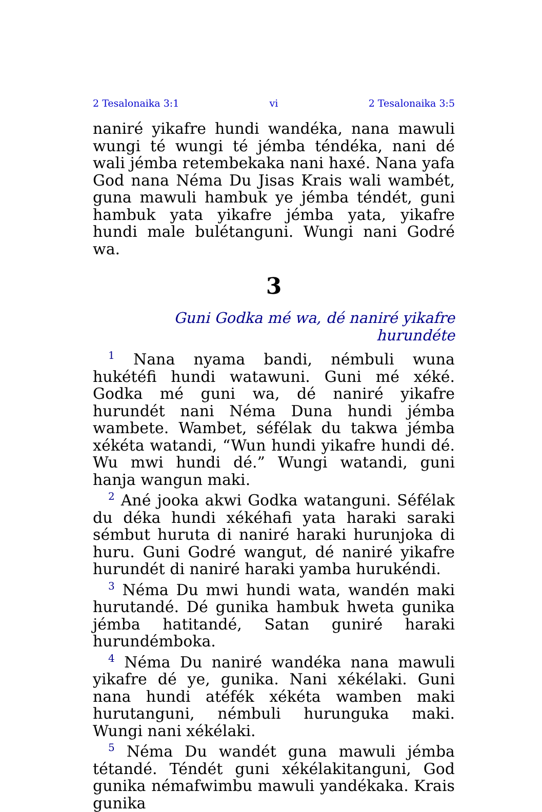2 Tesalonaika 3:1 vi 2 Tesalonaika 3:5
naniré yikafre hundi wandéka, nana mawuli wungi té wungi té jémba téndéka, nani dé wali jémba retembekaka nani haxé. Nana yafa God nana Néma Du Jisas Krais wali wambét, guna mawuli hambuk ye jémba téndét, guni hambuk yata yikafre jémba yata, yikafre hundi male bulétanguni. Wungi nani Godré wa.
3
Guni Godka mé wa, dé naniré yikafre hurundéte
<sup>1</sup> Nana nyama bandi, némbuli wuna hukétéfi hundi watawuni. Guni mé xéké. Godka mé guni wa, dé naniré yikafre hurundét nani Néma Duna hundi jémba wambete. Wambet, séfélak du takwa jémba xékéta watandi, “Wun hundi yikafre hundi dé. Wu mwi hundi dé.” Wungi watandi, guni hanja wangun maki.
<sup>2</sup> Ané jooka akwi Godka watanguni. Séfélak du déka hundi xékéhafi yata haraki saraki sémbut huruta di naniré haraki hurunjoka di huru. Guni Godré wangut, dé naniré yikafre hurundét di naniré haraki yamba hurukéndi.
<sup>3</sup> Néma Du mwi hundi wata, wandén maki hurutandé. Dé gunika hambuk hweta gunika jémba hatitandé, Satan guniré haraki hurundémboka.
<sup>4</sup> Néma Du naniré wandéka nana mawuli yikafre dé ye, gunika. Nani xékélaki. Guni nana hundi atéfék xékéta wamben maki hurutanguni, némbuli hurunguka maki. Wungi nani xékélaki.
<sup>5</sup> Néma Du wandét guna mawuli jémba tétandé. Téndét guni xékélakitanguni, God gunika némafwimbu mawuli yandékaka. Krais gunika